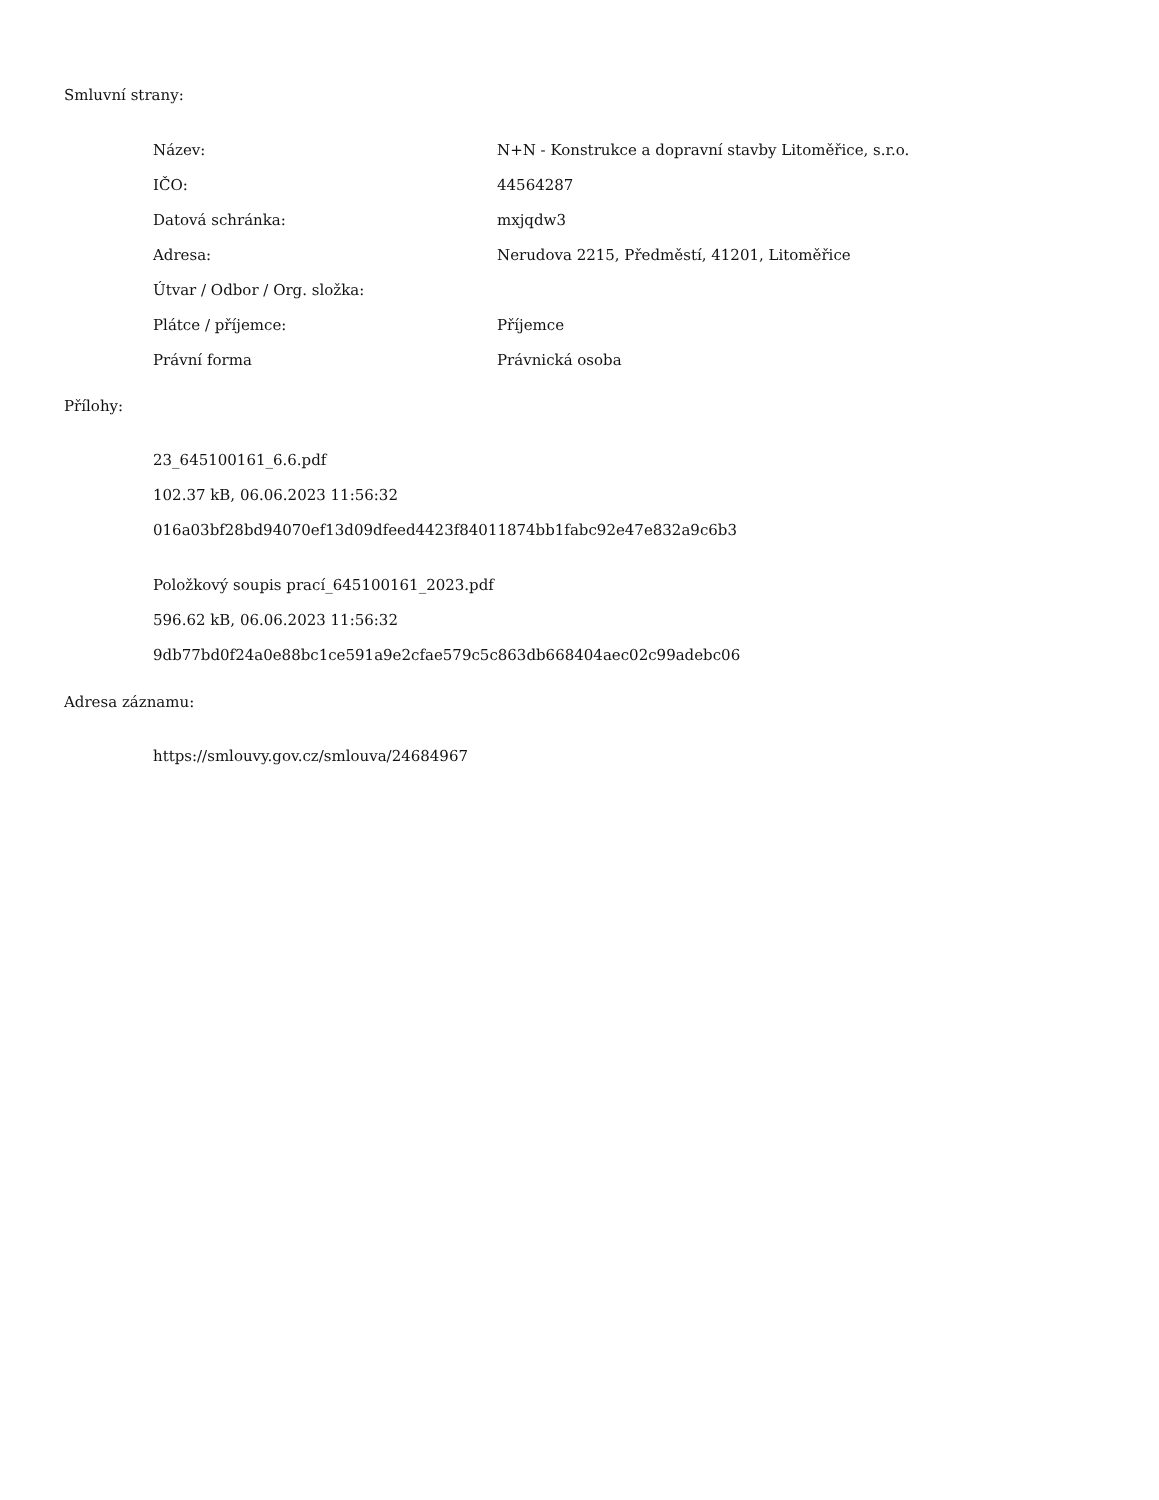Smluvní strany:
| Název: | N+N - Konstrukce a dopravní stavby Litoměřice, s.r.o. |
| IČO: | 44564287 |
| Datová schránka: | mxjqdw3 |
| Adresa: | Nerudova 2215, Předměstí, 41201, Litoměřice |
| Útvar / Odbor / Org. složka: | |
| Plátce / příjemce: | Příjemce |
| Právní forma | Právnická osoba |
Přílohy:
23_645100161_6.6.pdf
102.37 kB, 06.06.2023 11:56:32
016a03bf28bd94070ef13d09dfeed4423f84011874bb1fabc92e47e832a9c6b3
Položkový soupis prací_645100161_2023.pdf
596.62 kB, 06.06.2023 11:56:32
9db77bd0f24a0e88bc1ce591a9e2cfae579c5c863db668404aec02c99adebc06
Adresa záznamu:
https://smlouvy.gov.cz/smlouva/24684967